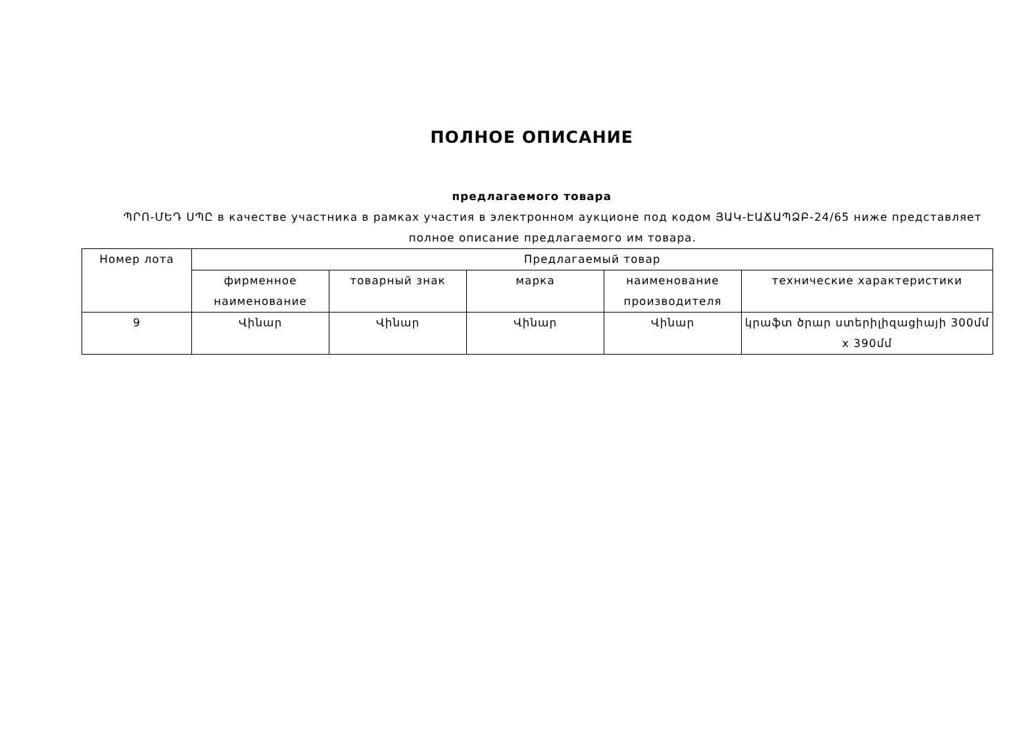ПОЛНОЕ ОПИСАНИЕ
предлагаемого товара
ՊՐՈ-ՄԵԴ ՍՊԸ в качестве участника в рамках участия в электронном аукционе под кодом ՅԱԿ-ԷԱՃԱՊՁԲ-24/65 ниже представляет полное описание предлагаемого им товара.
| Номер лота | Предлагаемый товар | | | | |
| --- | --- | --- | --- | --- | --- |
| | фирменное наименование | товарный знак | марка | наименование производителя | технические характеристики |
| 9 | Վինար | Վինար | Վինար | Վինար | կրաֆտ ծրար ստերիլիզացիայի 300մմ x 390մմ |